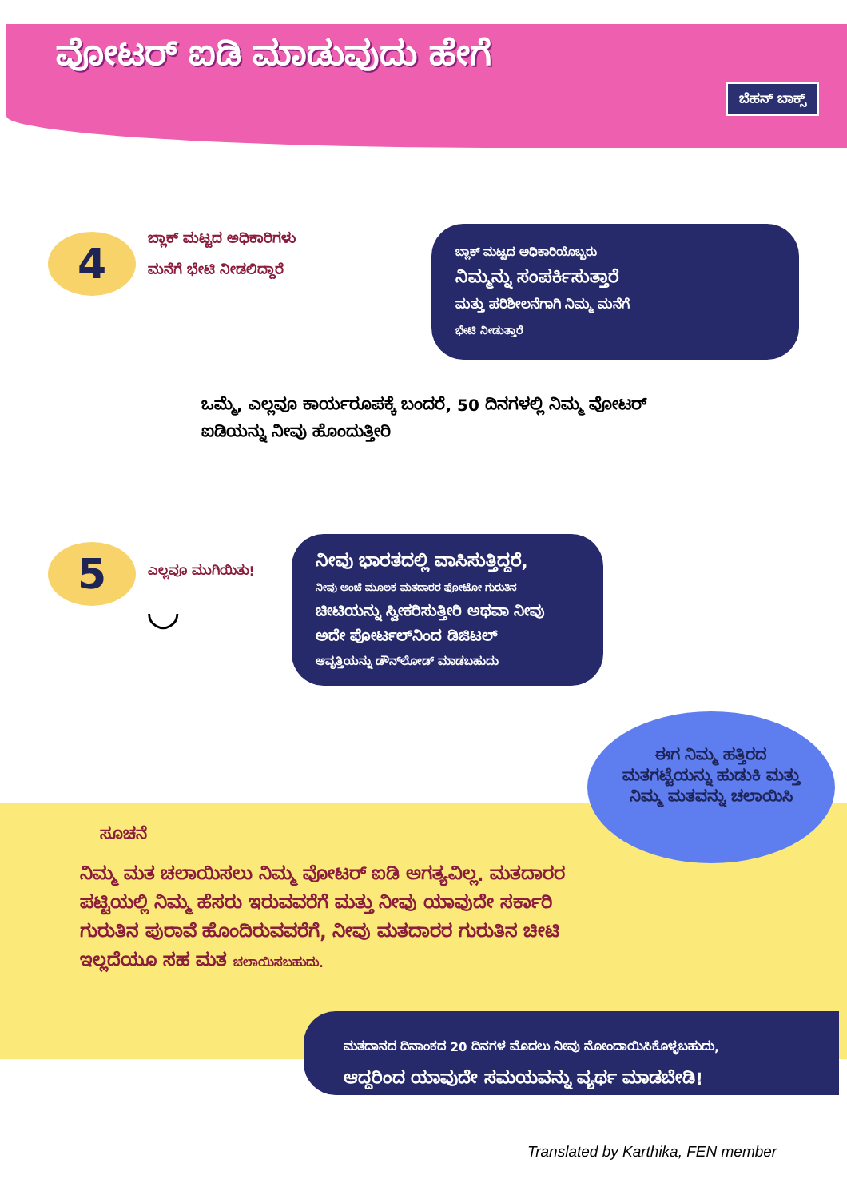ವೋಟರ್ ಐಡಿ ಮಾಡುವುದು ಹೇಗೆ
ಬೆಹನ್ ಬಾಕ್ಸ್
4
ಬ್ಲಾಕ್ ಮಟ್ಟದ ಅಧಿಕಾರಿಗಳು ಮನೆಗೆ ಭೇಟಿ ನೀಡಲಿದ್ದಾರೆ
ಬ್ಲಾಕ್ ಮಟ್ಟದ ಅಧಿಕಾರಿಯೊಬ್ಬರು
ನಿಮ್ಮನ್ನು ಸಂಪರ್ಕಿಸುತ್ತಾರೆ
ಮತ್ತು ಪರಿಶೀಲನೆಗಾಗಿ ನಿಮ್ಮ ಮನೆಗೆ
ಭೇಟಿ ನೀಡುತ್ತಾರೆ
ಒಮ್ಮೆ, ಎಲ್ಲವೂ ಕಾರ್ಯರೂಪಕ್ಕೆ ಬಂದರೆ, 50 ದಿನಗಳಲ್ಲಿ ನಿಮ್ಮ ವೋಟರ್ ಐಡಿಯನ್ನು ನೀವು ಹೊಂದುತ್ತೀರಿ
5
ಎಲ್ಲವೂ ಮುಗಿಯಿತು!
◡
ನೀವು ಭಾರತದಲ್ಲಿ ವಾಸಿಸುತ್ತಿದ್ದರೆ,
ನೀವು ಅಂಚೆ ಮೂಲಕ ಮತದಾರರ ಫೋಟೋ ಗುರುತಿನ
ಚೀಟಿಯನ್ನು ಸ್ವೀಕರಿಸುತ್ತೀರಿ ಅಥವಾ ನೀವು ಅದೇ ಪೋರ್ಟಲ್‌ನಿಂದ ಡಿಜಿಟಲ್
ಆವೃತ್ತಿಯನ್ನು ಡೌನ್‌ಲೋಡ್ ಮಾಡಬಹುದು
ಈಗ ನಿಮ್ಮ ಹತ್ತಿರದ ಮತಗಟ್ಟೆಯನ್ನು ಹುಡುಕಿ ಮತ್ತು ನಿಮ್ಮ ಮತವನ್ನು ಚಲಾಯಿಸಿ
ಸೂಚನೆ
ನಿಮ್ಮ ಮತ ಚಲಾಯಿಸಲು ನಿಮ್ಮ ವೋಟರ್ ಐಡಿ ಅಗತ್ಯವಿಲ್ಲ. ಮತದಾರರ ಪಟ್ಟಿಯಲ್ಲಿ ನಿಮ್ಮ ಹೆಸರು ಇರುವವರೆಗೆ ಮತ್ತು ನೀವು ಯಾವುದೇ ಸರ್ಕಾರಿ ಗುರುತಿನ ಪುರಾವೆ ಹೊಂದಿರುವವರೆಗೆ, ನೀವು ಮತದಾರರ ಗುರುತಿನ ಚೀಟಿ ಇಲ್ಲದೆಯೂ ಸಹ ಮತ ಚಲಾಯಿಸಬಹುದು.
ಮತದಾನದ ದಿನಾಂಕದ 20 ದಿನಗಳ ಮೊದಲು ನೀವು ನೋಂದಾಯಿಸಿಕೊಳ್ಳಬಹುದು,
ಆದ್ದರಿಂದ ಯಾವುದೇ ಸಮಯವನ್ನು ವ್ಯರ್ಥ ಮಾಡಬೇಡಿ!
Translated by Karthika, FEN member